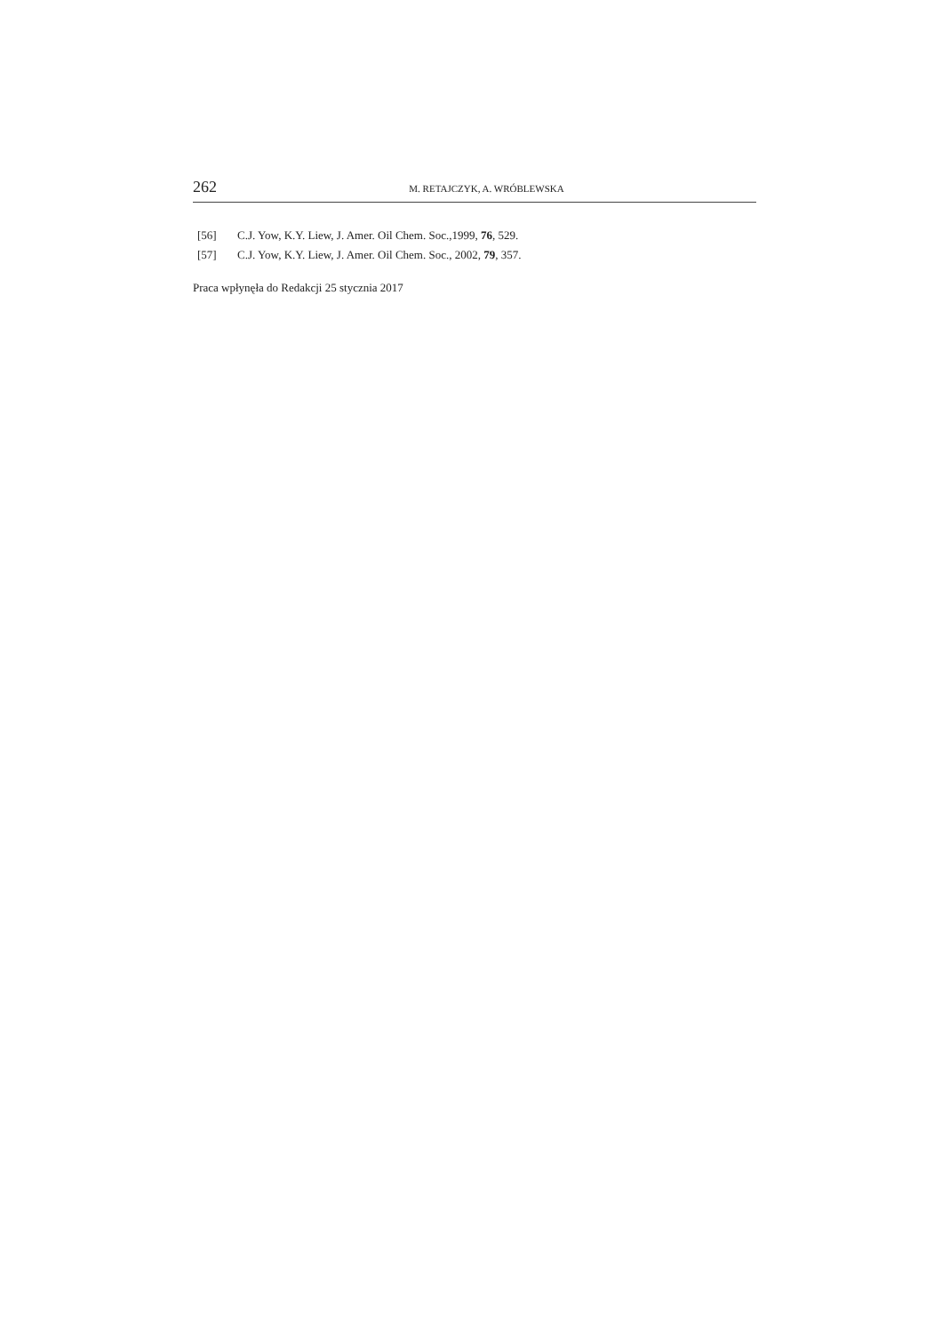262 M. RETAJCZYK, A. WRÓBLEWSKA
[56] C.J. Yow, K.Y. Liew, J. Amer. Oil Chem. Soc.,1999, 76, 529.
[57] C.J. Yow, K.Y. Liew, J. Amer. Oil Chem. Soc., 2002, 79, 357.
Praca wpłynęła do Redakcji 25 stycznia 2017